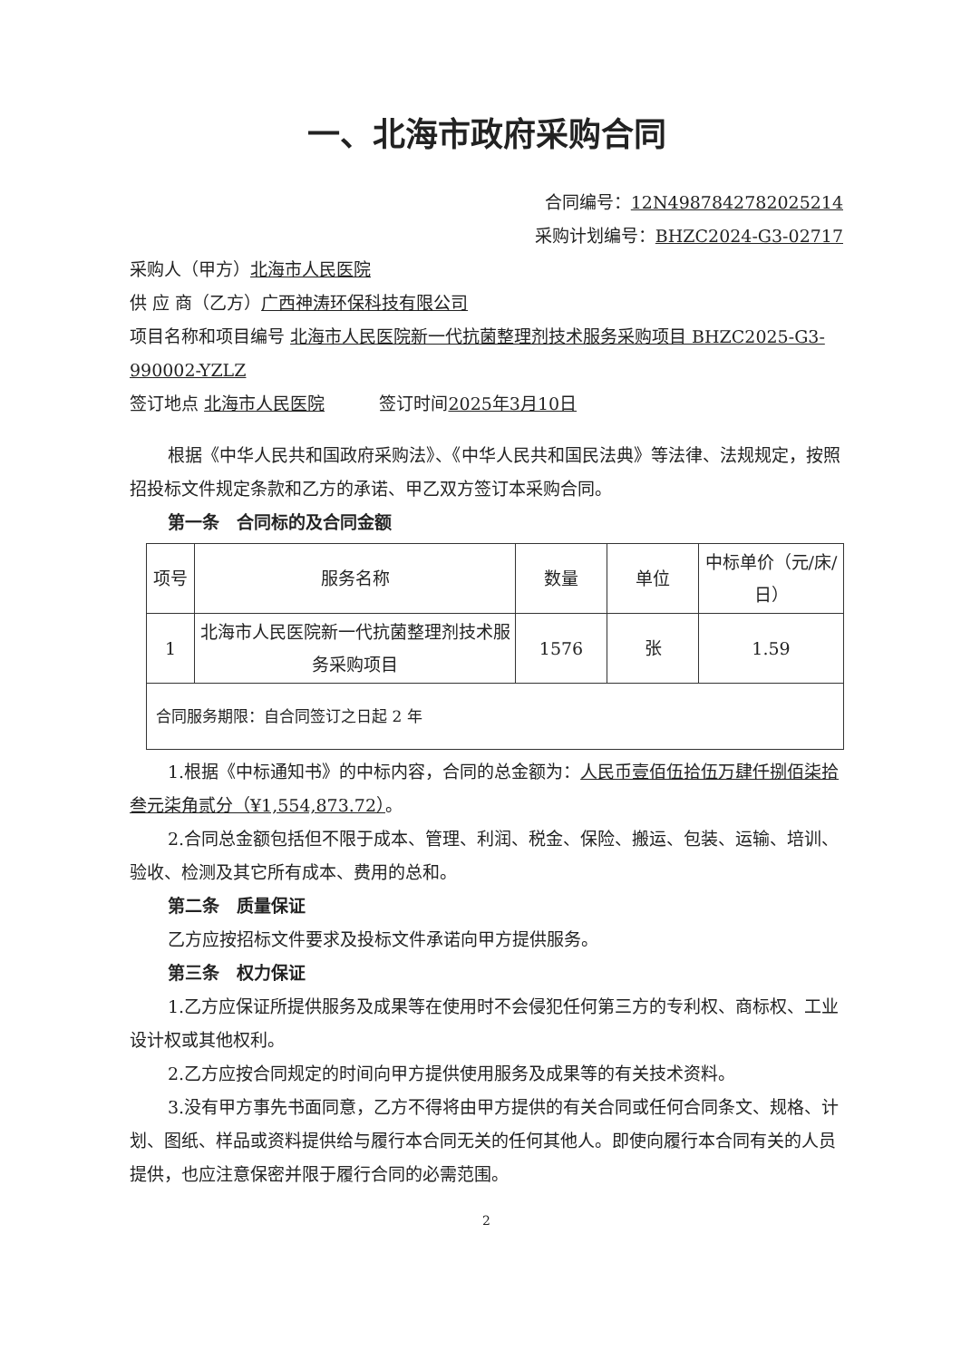一、北海市政府采购合同
合同编号：12N4987842782025214
采购计划编号：BHZC2024-G3-02717
采购人（甲方）北海市人民医院
供 应 商（乙方）广西神涛环保科技有限公司
项目名称和项目编号 北海市人民医院新一代抗菌整理剂技术服务采购项目 BHZC2025-G3-990002-YZLZ
签订地点 北海市人民医院 签订时间2025年3月10日
根据《中华人民共和国政府采购法》、《中华人民共和国民法典》等法律、法规规定，按照招投标文件规定条款和乙方的承诺、甲乙双方签订本采购合同。
第一条　合同标的及合同金额
| 项号 | 服务名称 | 数量 | 单位 | 中标单价（元/床/日） |
| --- | --- | --- | --- | --- |
| 1 | 北海市人民医院新一代抗菌整理剂技术服务采购项目 | 1576 | 张 | 1.59 |
| 合同服务期限：自合同签订之日起 2 年 | | | | |
1.根据《中标通知书》的中标内容，合同的总金额为：人民币壹佰伍拾伍万肆仟捌佰柒拾叁元柒角贰分（¥1,554,873.72）。
2.合同总金额包括但不限于成本、管理、利润、税金、保险、搬运、包装、运输、培训、验收、检测及其它所有成本、费用的总和。
第二条　质量保证
乙方应按招标文件要求及投标文件承诺向甲方提供服务。
第三条　权力保证
1.乙方应保证所提供服务及成果等在使用时不会侵犯任何第三方的专利权、商标权、工业设计权或其他权利。
2.乙方应按合同规定的时间向甲方提供使用服务及成果等的有关技术资料。
3.没有甲方事先书面同意，乙方不得将由甲方提供的有关合同或任何合同条文、规格、计划、图纸、样品或资料提供给与履行本合同无关的任何其他人。即使向履行本合同有关的人员提供，也应注意保密并限于履行合同的必需范围。
2